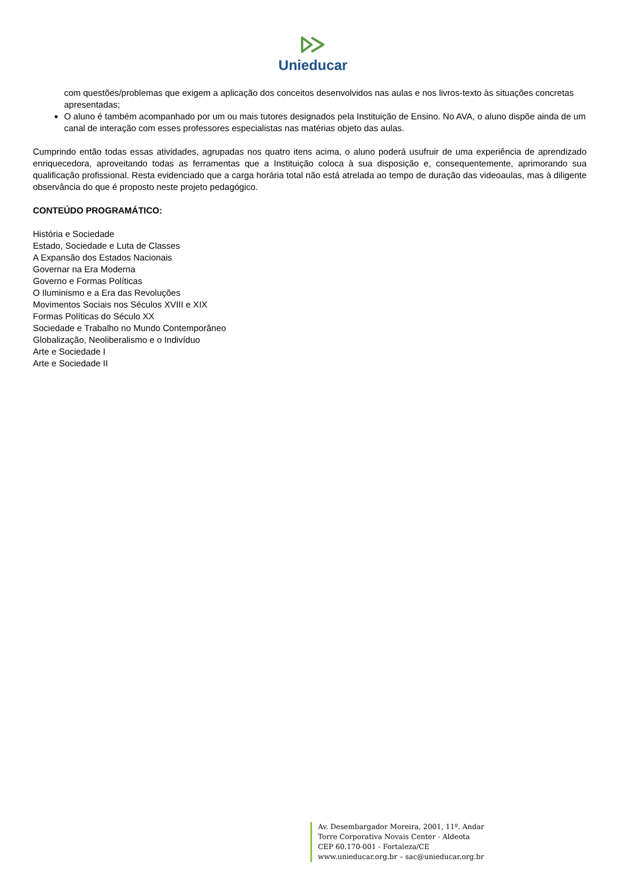Unieducar
com questões/problemas que exigem a aplicação dos conceitos desenvolvidos nas aulas e nos livros-texto às situações concretas apresentadas;
O aluno é também acompanhado por um ou mais tutores designados pela Instituição de Ensino. No AVA, o aluno dispõe ainda de um canal de interação com esses professores especialistas nas matérias objeto das aulas.
Cumprindo então todas essas atividades, agrupadas nos quatro itens acima, o aluno poderá usufruir de uma experiência de aprendizado enriquecedora, aproveitando todas as ferramentas que a Instituição coloca à sua disposição e, consequentemente, aprimorando sua qualificação profissional. Resta evidenciado que a carga horária total não está atrelada ao tempo de duração das videoaulas, mas à diligente observância do que é proposto neste projeto pedagógico.
CONTEÚDO PROGRAMÁTICO:
História e Sociedade
Estado, Sociedade e Luta de Classes
A Expansão dos Estados Nacionais
Governar na Era Moderna
Governo e Formas Políticas
O Iluminismo e a Era das Revoluções
Movimentos Sociais nos Séculos XVIII e XIX
Formas Políticas do Século XX
Sociedade e Trabalho no Mundo Contemporâneo
Globalização, Neoliberalismo e o Indivíduo
Arte e Sociedade I
Arte e Sociedade II
Av. Desembargador Moreira, 2001, 11º. Andar
Torre Corporativa Novais Center - Aldeota
CEP 60.170-001 - Fortaleza/CE
www.unieducar.org.br – sac@unieducar.org.br